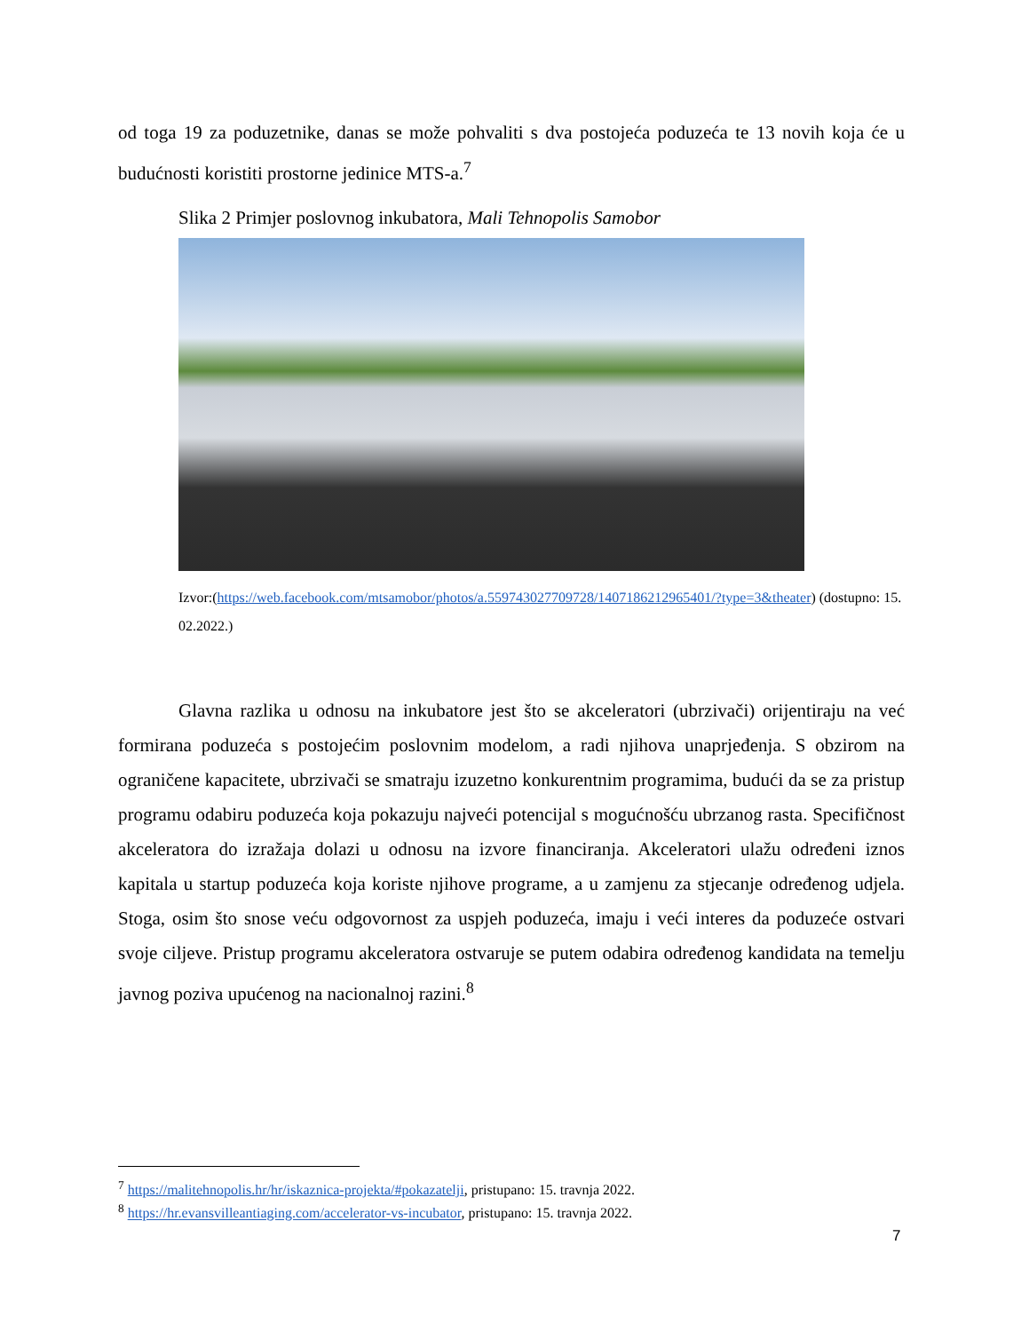od toga 19 za poduzetnike, danas se može pohvaliti s dva postojeća poduzeća te 13 novih koja će u budućnosti koristiti prostorne jedinice MTS-a.<sup>7</sup>
Slika 2 Primjer poslovnog inkubatora, Mali Tehnopolis Samobor
Izvor:(https://web.facebook.com/mtsamobor/photos/a.559743027709728/1407186212965401/?type=3&theater) (dostupno: 15.02.2022.)
Glavna razlika u odnosu na inkubatore jest što se akceleratori (ubrzivači) orijentiraju na već formirana poduzeća s postojećim poslovnim modelom, a radi njihova unaprjeđenja. S obzirom na ograničene kapacitete, ubrzivači se smatraju izuzetno konkurentnim programima, budući da se za pristup programu odabiru poduzeća koja pokazuju najveći potencijal s mogućnošću ubrzanog rasta. Specifičnost akceleratora do izražaja dolazi u odnosu na izvore financiranja. Akceleratori ulažu određeni iznos kapitala u startup poduzeća koja koriste njihove programe, a u zamjenu za stjecanje određenog udjela. Stoga, osim što snose veću odgovornost za uspjeh poduzeća, imaju i veći interes da poduzeće ostvari svoje ciljeve. Pristup programu akceleratora ostvaruje se putem odabira određenog kandidata na temelju javnog poziva upućenog na nacionalnoj razini.<sup>8</sup>
<sup>7</sup> https://malitehnopolis.hr/hr/iskaznica-projekta/#pokazatelji, pristupano: 15. travnja 2022.
<sup>8</sup> https://hr.evansvilleantiaging.com/accelerator-vs-incubator, pristupano: 15. travnja 2022.
7